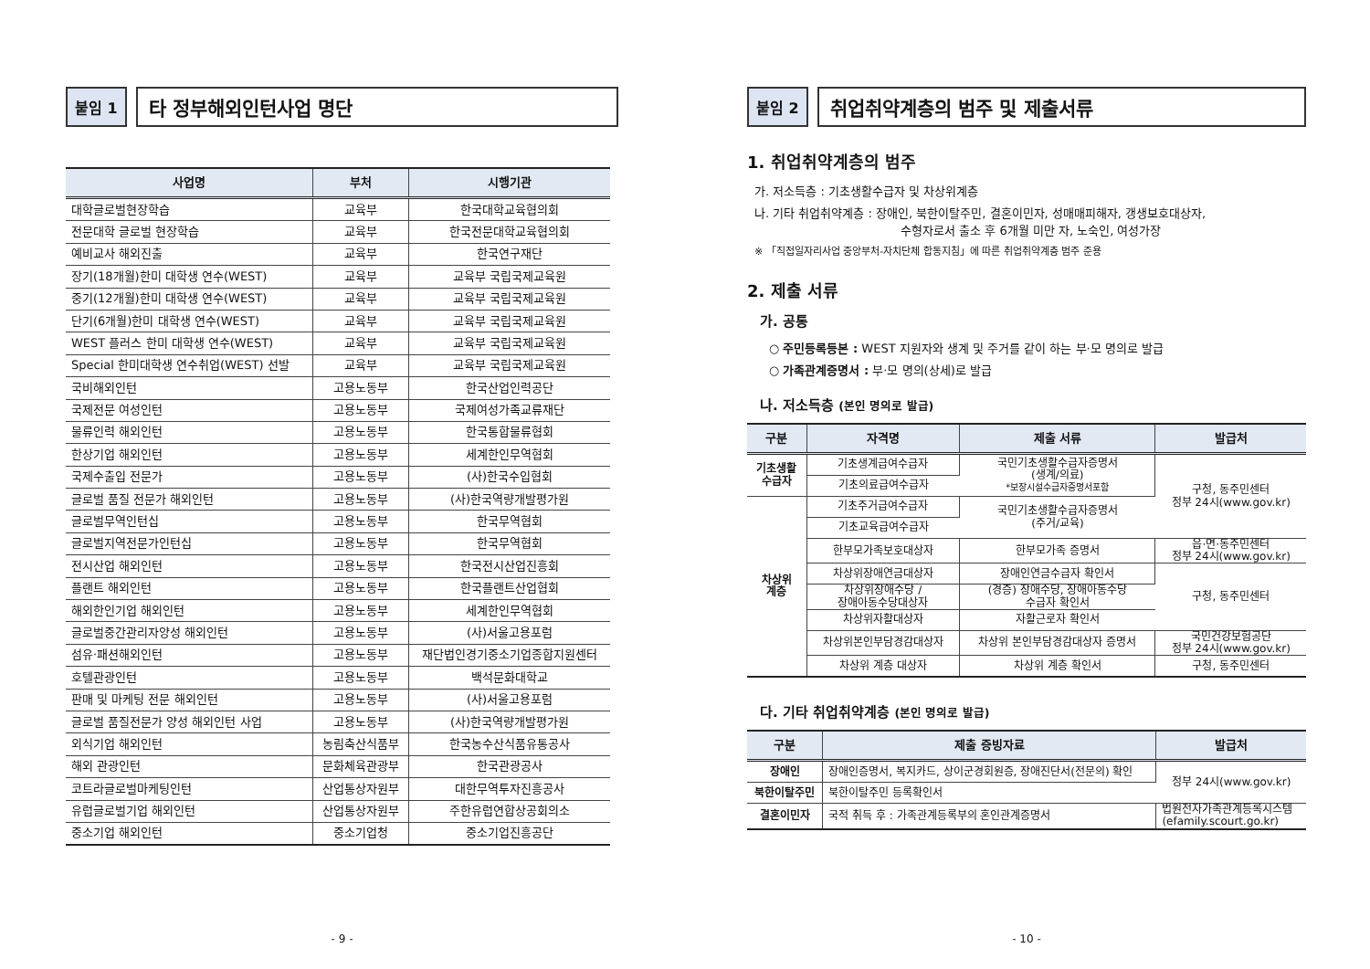붙임 1
타 정부해외인턴사업 명단
| 사업명 | 부처 | 시행기관 |
| --- | --- | --- |
| 대학글로벌현장학습 | 교육부 | 한국대학교육협의회 |
| 전문대학 글로벌 현장학습 | 교육부 | 한국전문대학교육협의회 |
| 예비교사 해외진출 | 교육부 | 한국연구재단 |
| 장기(18개월)한미 대학생 연수(WEST) | 교육부 | 교육부 국립국제교육원 |
| 중기(12개월)한미 대학생 연수(WEST) | 교육부 | 교육부 국립국제교육원 |
| 단기(6개월)한미 대학생 연수(WEST) | 교육부 | 교육부 국립국제교육원 |
| WEST 플러스 한미 대학생 연수(WEST) | 교육부 | 교육부 국립국제교육원 |
| Special 한미대학생 연수취업(WEST) 선발 | 교육부 | 교육부 국립국제교육원 |
| 국비해외인턴 | 고용노동부 | 한국산업인력공단 |
| 국제전문 여성인턴 | 고용노동부 | 국제여성가족교류재단 |
| 물류인력 해외인턴 | 고용노동부 | 한국통합물류협회 |
| 한상기업 해외인턴 | 고용노동부 | 세계한인무역협회 |
| 국제수출입 전문가 | 고용노동부 | (사)한국수입협회 |
| 글로벌 품질 전문가 해외인턴 | 고용노동부 | (사)한국역량개발평가원 |
| 글로벌무역인턴십 | 고용노동부 | 한국무역협회 |
| 글로벌지역전문가인턴십 | 고용노동부 | 한국무역협회 |
| 전시산업 해외인턴 | 고용노동부 | 한국전시산업진흥회 |
| 플랜트 해외인턴 | 고용노동부 | 한국플랜트산업협회 |
| 해외한인기업 해외인턴 | 고용노동부 | 세계한인무역협회 |
| 글로벌중간관리자양성 해외인턴 | 고용노동부 | (사)서울고용포럼 |
| 섬유·패션해외인턴 | 고용노동부 | 재단법인경기중소기업종합지원센터 |
| 호텔관광인턴 | 고용노동부 | 백석문화대학교 |
| 판매 및 마케팅 전문 해외인턴 | 고용노동부 | (사)서울고용포럼 |
| 글로벌 품질전문가 양성 해외인턴 사업 | 고용노동부 | (사)한국역량개발평가원 |
| 외식기업 해외인턴 | 농림축산식품부 | 한국농수산식품유통공사 |
| 해외 관광인턴 | 문화체육관광부 | 한국관광공사 |
| 코트라글로벌마케팅인턴 | 산업통상자원부 | 대한무역투자진흥공사 |
| 유럽글로벌기업 해외인턴 | 산업통상자원부 | 주한유럽연합상공회의소 |
| 중소기업 해외인턴 | 중소기업청 | 중소기업진흥공단 |
- 9 -
붙임 2
취업취약계층의 범주 및 제출서류
1. 취업취약계층의 범주
가. 저소득층 : 기초생활수급자 및 차상위계층
나. 기타 취업취약계층 : 장애인, 북한이탈주민, 결혼이민자, 성매매피해자, 갱생보호대상자,
수형자로서 출소 후 6개월 미만 자, 노숙인, 여성가장
※ 「직접일자리사업 중앙부처-자치단체 합동지침」에 따른 취업취약계층 범주 준용
2. 제출 서류
가. 공통
○ 주민등록등본 : WEST 지원자와 생계 및 주거를 같이 하는 부·모 명의로 발급
○ 가족관계증명서 : 부·모 명의(상세)로 발급
나. 저소득층 (본인 명의로 발급)
| 구분 | 자격명 | 제출 서류 | 발급처 |
| --- | --- | --- | --- |
| 기초생활 수급자 | 기초생계급여수급자 | 국민기초생활수급자증명서 (생계/의료) *보장시설수급자증명서포함 | 구청, 동주민센터 정부 24시(www.gov.kr) |
| | 기초의료급여수급자 | | |
| 차상위 계층 | 기초주거급여수급자 | 국민기초생활수급자증명서 (주거/교육) | |
| | 기초교육급여수급자 | | |
| | 한부모가족보호대상자 | 한부모가족 증명서 | 읍·면·동주민센터 정부 24시(www.gov.kr) |
| | 차상위장애연금대상자 | 장애인연금수급자 확인서 | 구청, 동주민센터 |
| | 차상위장애수당 / 장애아동수당대상자 | (경증) 장애수당, 장애아동수당 수급자 확인서 | |
| | 차상위자활대상자 | 자활근로자 확인서 | |
| | 차상위본인부담경감대상자 | 차상위 본인부담경감대상자 증명서 | 국민건강보험공단 정부 24시(www.gov.kr) |
| | 차상위 계층 대상자 | 차상위 계층 확인서 | 구청, 동주민센터 |
다. 기타 취업취약계층 (본인 명의로 발급)
| 구분 | 제출 증빙자료 | 발급처 |
| --- | --- | --- |
| 장애인 | 장애인증명서, 복지카드, 상이군경회원증, 장애진단서(전문의) 확인 | 정부 24시(www.gov.kr) |
| 북한이탈주민 | 북한이탈주민 등록확인서 | |
| 결혼이민자 | 국적 취득 후 : 가족관계등록부의 혼인관계증명서 | 법원전자가족관계등록시스템 (efamily.scourt.go.kr) |
- 10 -